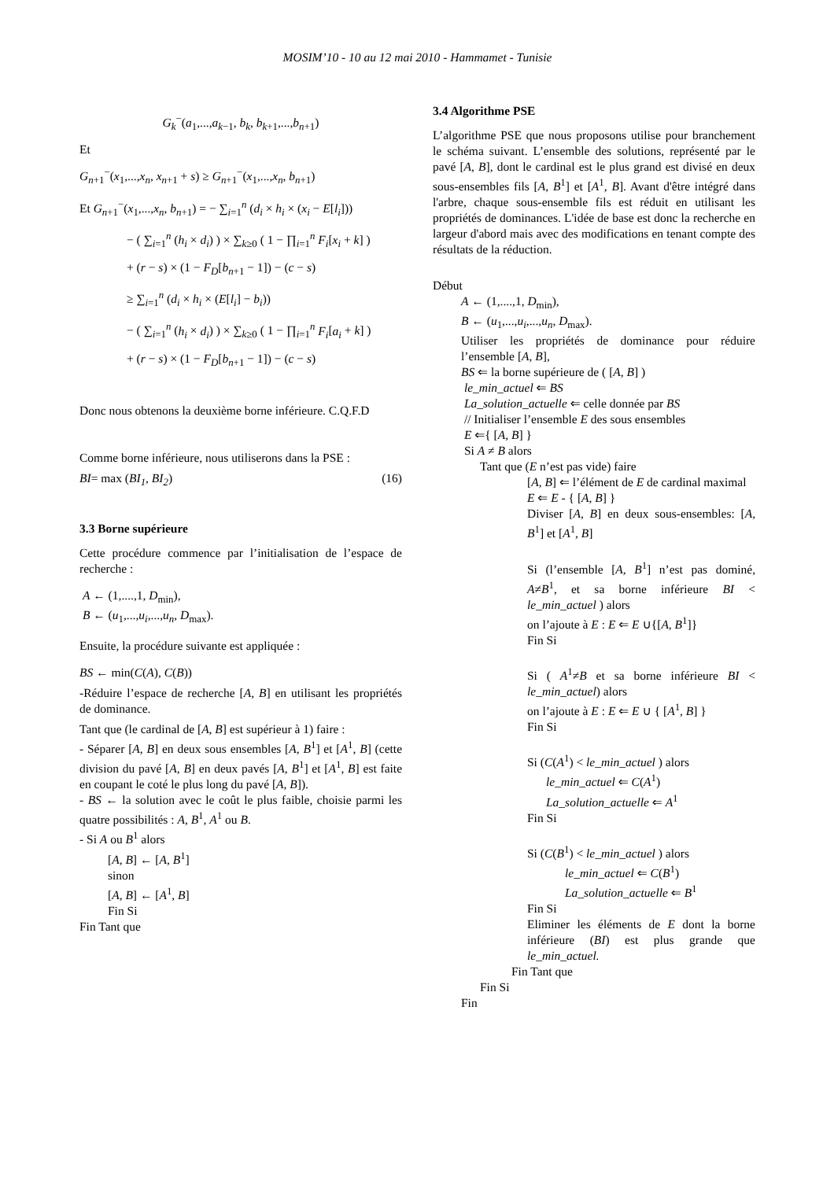MOSIM’10 - 10 au 12 mai 2010 - Hammamet - Tunisie
G<sub>k</sub><sup>−</sup>(a<sub>1</sub>,...,a<sub>k−1</sub>, b<sub>k</sub>, b<sub>k+1</sub>,...,b<sub>n+1</sub>)
Et
G<sub>n+1</sub><sup>−</sup>(x<sub>1</sub>,...,x<sub>n</sub>, x<sub>n+1</sub> + s) ≥ G<sub>n+1</sub><sup>−</sup>(x<sub>1</sub>,...,x<sub>n</sub>, b<sub>n+1</sub>)
Et G<sub>n+1</sub><sup>−</sup>(x<sub>1</sub>,...,x<sub>n</sub>, b<sub>n+1</sub>) = − ∑<sub>i=1</sub><sup>n</sup> (d<sub>i</sub> × h<sub>i</sub> × (x<sub>i</sub> − E[l<sub>i</sub>]))
− ( ∑<sub>i=1</sub><sup>n</sup> (h<sub>i</sub> × d<sub>i</sub>) ) × ∑<sub>k≥0</sub> ( 1 − ∏<sub>i=1</sub><sup>n</sup> F<sub>i</sub>[x<sub>i</sub> + k] )
+ (r − s) × (1 − F<sub>D</sub>[b<sub>n+1</sub> − 1]) − (c − s)
≥ ∑<sub>i=1</sub><sup>n</sup> (d<sub>i</sub> × h<sub>i</sub> × (E[l<sub>i</sub>] − b<sub>i</sub>))
− ( ∑<sub>i=1</sub><sup>n</sup> (h<sub>i</sub> × d<sub>i</sub>) ) × ∑<sub>k≥0</sub> ( 1 − ∏<sub>i=1</sub><sup>n</sup> F<sub>i</sub>[a<sub>i</sub> + k] )
+ (r − s) × (1 − F<sub>D</sub>[b<sub>n+1</sub> − 1]) − (c − s)
Donc nous obtenons la deuxième borne inférieure. C.Q.F.D
Comme borne inférieure, nous utiliserons dans la PSE :
BI= max (BI<sub>1</sub>, BI<sub>2</sub>) (16)
3.3 Borne supérieure
Cette procédure commence par l’initialisation de l’espace de recherche :
A ← (1,....,1, D<sub>min</sub>),
B ← (u<sub>1</sub>,...,u<sub>i</sub>,...,u<sub>n</sub>, D<sub>max</sub>).
Ensuite, la procédure suivante est appliquée :
BS ← min(C(A), C(B))
-Réduire l’espace de recherche [A, B] en utilisant les propriétés de dominance.
Tant que (le cardinal de [A, B] est supérieur à 1) faire :
- Séparer [A, B] en deux sous ensembles [A, B<sup>1</sup>] et [A<sup>1</sup>, B] (cette division du pavé [A, B] en deux pavés [A, B<sup>1</sup>] et [A<sup>1</sup>, B] est faite en coupant le coté le plus long du pavé [A, B]).
- BS ← la solution avec le coût le plus faible, choisie parmi les quatre possibilités : A, B<sup>1</sup>, A<sup>1</sup> ou B.
- Si A ou B<sup>1</sup> alors
[A, B] ← [A, B<sup>1</sup>]
sinon
[A, B] ← [A<sup>1</sup>, B]
Fin Si
Fin Tant que
3.4 Algorithme PSE
L’algorithme PSE que nous proposons utilise pour branchement le schéma suivant. L’ensemble des solutions, représenté par le pavé [A, B], dont le cardinal est le plus grand est divisé en deux sous-ensembles fils [A, B<sup>1</sup>] et [A<sup>1</sup>, B]. Avant d'être intégré dans l'arbre, chaque sous-ensemble fils est réduit en utilisant les propriétés de dominances. L'idée de base est donc la recherche en largeur d'abord mais avec des modifications en tenant compte des résultats de la réduction.
Début
A ← (1,....,1, D<sub>min</sub>),
B ← (u<sub>1</sub>,...,u<sub>i</sub>,...,u<sub>n</sub>, D<sub>max</sub>).
Utiliser les propriétés de dominance pour réduire l’ensemble [A, B],
BS ⇐ la borne supérieure de ( [A, B] )
le_min_actuel ⇐ BS
La_solution_actuelle ⇐ celle donnée par BS
// Initialiser l’ensemble E des sous ensembles
E ⇐{ [A, B] }
Si A ≠ B alors
Tant que (E n’est pas vide) faire
[A, B] ⇐ l’élément de E de cardinal maximal
E ⇐ E - { [A, B] }
Diviser [A, B] en deux sous-ensembles: [A, B<sup>1</sup>] et [A<sup>1</sup>, B]
Si (l’ensemble [A, B<sup>1</sup>] n’est pas dominé, A≠B<sup>1</sup>, et sa borne inférieure BI < le_min_actuel ) alors
on l’ajoute à E : E ⇐ E ∪{[A, B<sup>1</sup>]}
Fin Si
Si ( A<sup>1</sup>≠B et sa borne inférieure BI < le_min_actuel) alors
on l’ajoute à E : E ⇐ E ∪ { [A<sup>1</sup>, B] }
Fin Si
Si (C(A<sup>1</sup>) < le_min_actuel ) alors
le_min_actuel ⇐ C(A<sup>1</sup>)
La_solution_actuelle ⇐ A<sup>1</sup>
Fin Si
Si (C(B<sup>1</sup>) < le_min_actuel ) alors
le_min_actuel ⇐ C(B<sup>1</sup>)
La_solution_actuelle ⇐ B<sup>1</sup>
Fin Si
Eliminer les éléments de E dont la borne inférieure (BI) est plus grande que le_min_actuel.
Fin Tant que
Fin Si
Fin